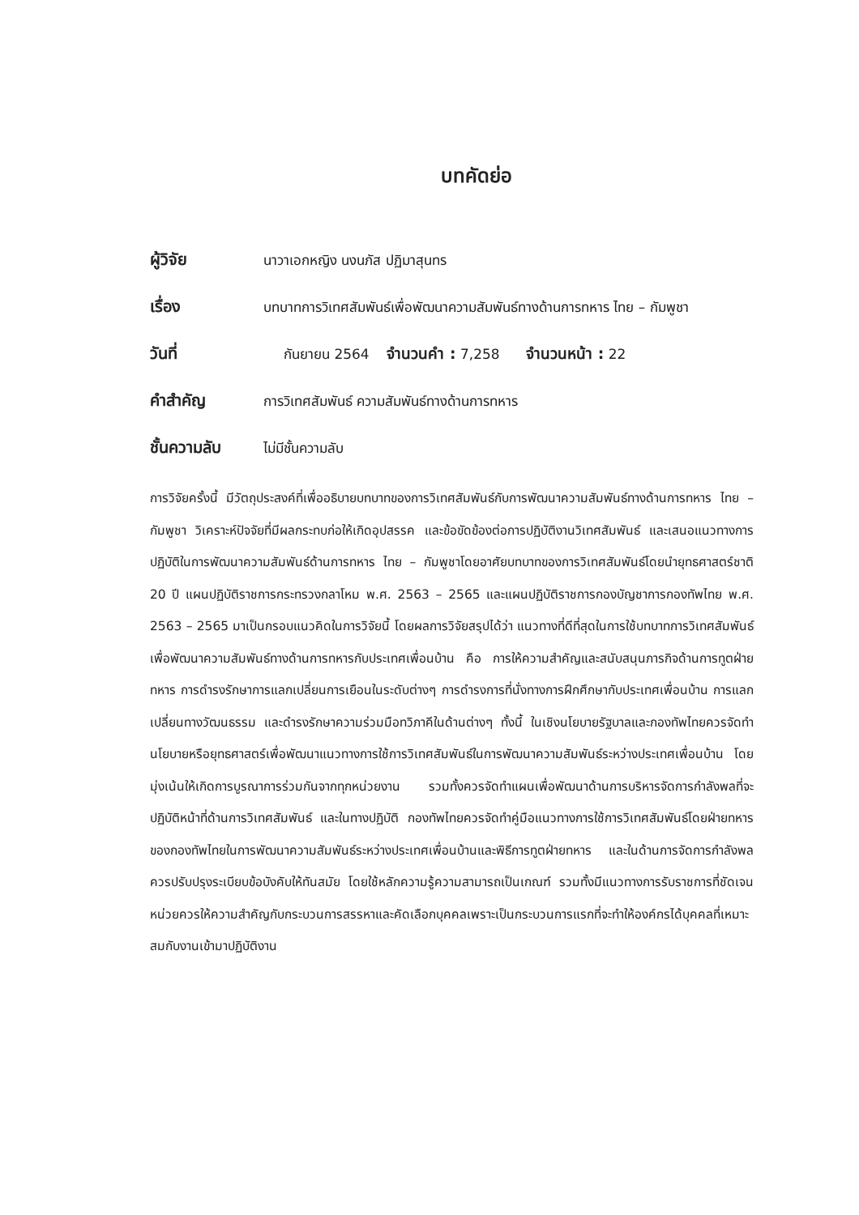บทคัดย่อ
ผู้วิจัย นาวาเอกหญิง นงนภัส ปฏิมาสุนทร
เรื่อง บทบาทการวิเทศสัมพันธ์เพื่อพัฒนาความสัมพันธ์ทางด้านการทหาร ไทย – กัมพูชา
วันที่ กันยายน 2564 จำนวนคำ : 7,258 จำนวนหน้า : 22
คำสำคัญ การวิเทศสัมพันธ์ ความสัมพันธ์ทางด้านการทหาร
ชั้นความลับ ไม่มีชั้นความลับ
การวิจัยครั้งนี้ มีวัตถุประสงค์ที่เพื่ออธิบายบทบาทของการวิเทศสัมพันธ์กับการพัฒนาความสัมพันธ์ทางด้านการทหาร ไทย – กัมพูชา วิเคราะห์ปัจจัยที่มีผลกระทบก่อให้เกิดอุปสรรค และข้อขัดข้องต่อการปฏิบัติงานวิเทศสัมพันธ์ และเสนอแนวทางการปฏิบัติในการพัฒนาความสัมพันธ์ด้านการทหาร ไทย – กัมพูชาโดยอาศัยบทบาทของการวิเทศสัมพันธ์โดยนำยุทธศาสตร์ชาติ 20 ปี แผนปฏิบัติราชการกระทรวงกลาโหม พ.ศ. 2563 – 2565 และแผนปฏิบัติราชการกองบัญชาการกองทัพไทย พ.ศ. 2563 – 2565 มาเป็นกรอบแนวคิดในการวิจัยนี้ โดยผลการวิจัยสรุปได้ว่า แนวทางที่ดีที่สุดในการใช้บทบาทการวิเทศสัมพันธ์เพื่อพัฒนาความสัมพันธ์ทางด้านการทหารกับประเทศเพื่อนบ้าน คือ การให้ความสำคัญและสนับสนุนภารกิจด้านการทูตฝ่ายทหาร การดำรงรักษาการแลกเปลี่ยนการเยือนในระดับต่างๆ การดำรงการที่นั่งทางการฝึกศึกษากับประเทศเพื่อนบ้าน การแลกเปลี่ยนทางวัฒนธรรม และดำรงรักษาความร่วมมือทวิภาคีในด้านต่างๆ ทั้งนี้ ในเชิงนโยบายรัฐบาลและกองทัพไทยควรจัดทำนโยบายหรือยุทธศาสตร์เพื่อพัฒนาแนวทางการใช้การวิเทศสัมพันธ์ในการพัฒนาความสัมพันธ์ระหว่างประเทศเพื่อนบ้าน โดยมุ่งเน้นให้เกิดการบูรณาการร่วมกันจากทุกหน่วยงาน รวมทั้งควรจัดทำแผนเพื่อพัฒนาด้านการบริหารจัดการกำลังพลที่จะปฏิบัติหน้าที่ด้านการวิเทศสัมพันธ์ และในทางปฏิบัติ กองทัพไทยควรจัดทำคู่มือแนวทางการใช้การวิเทศสัมพันธ์โดยฝ่ายทหารของกองทัพไทยในการพัฒนาความสัมพันธ์ระหว่างประเทศเพื่อนบ้านและพิธีการทูตฝ่ายทหาร และในด้านการจัดการกำลังพลควรปรับปรุงระเบียบข้อบังคับให้ทันสมัย โดยใช้หลักความรู้ความสามารถเป็นเกณฑ์ รวมทั้งมีแนวทางการรับราชการที่ชัดเจนหน่วยควรให้ความสำคัญกับกระบวนการสรรหาและคัดเลือกบุคคลเพราะเป็นกระบวนการแรกที่จะทำให้องค์กรได้บุคคลที่เหมาะสมกับงานเข้ามาปฏิบัติงาน